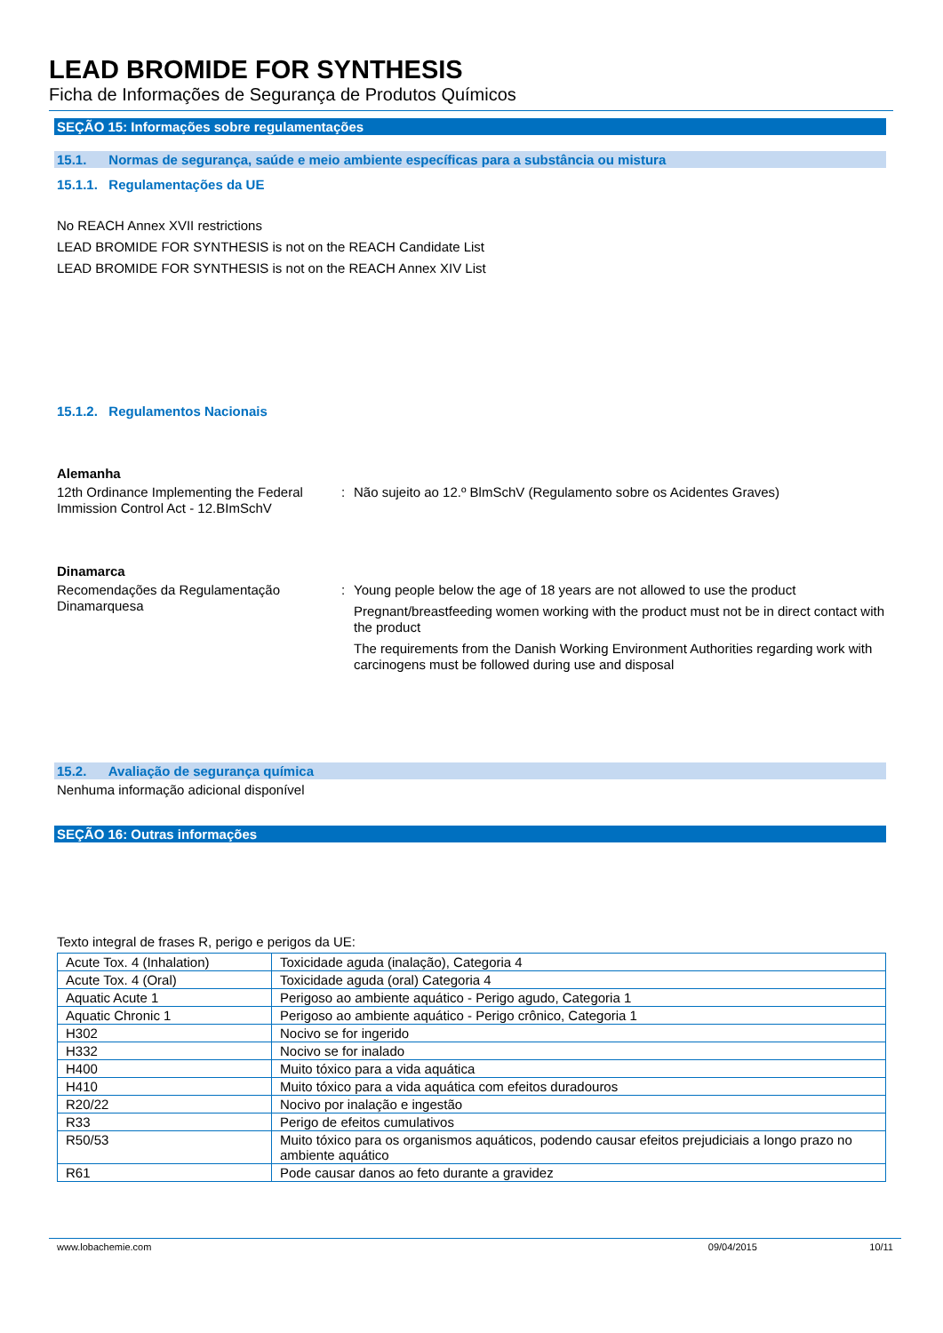LEAD BROMIDE FOR SYNTHESIS
Ficha de Informações de Segurança de Produtos Químicos
SEÇÃO 15: Informações sobre regulamentações
15.1. Normas de segurança, saúde e meio ambiente específicas para a substância ou mistura
15.1.1. Regulamentações da UE
No REACH Annex XVII restrictions
LEAD BROMIDE FOR SYNTHESIS is not on the REACH Candidate List
LEAD BROMIDE FOR SYNTHESIS is not on the REACH Annex XIV List
15.1.2. Regulamentos Nacionais
Alemanha
12th Ordinance Implementing the Federal Immission Control Act - 12.BImSchV
: Não sujeito ao 12.º BlmSchV (Regulamento sobre os Acidentes Graves)
Dinamarca
Recomendações da Regulamentação Dinamarquesa
: Young people below the age of 18 years are not allowed to use the product
Pregnant/breastfeeding women working with the product must not be in direct contact with the product
The requirements from the Danish Working Environment Authorities regarding work with carcinogens must be followed during use and disposal
15.2. Avaliação de segurança química
Nenhuma informação adicional disponível
SEÇÃO 16: Outras informações
Texto integral de frases R, perigo e perigos da UE:
| Acute Tox. 4 (Inhalation) | Toxicidade aguda (inalação), Categoria 4 |
| Acute Tox. 4 (Oral) | Toxicidade aguda (oral) Categoria 4 |
| Aquatic Acute 1 | Perigoso ao ambiente aquático - Perigo agudo, Categoria 1 |
| Aquatic Chronic 1 | Perigoso ao ambiente aquático - Perigo crônico, Categoria 1 |
| H302 | Nocivo se for ingerido |
| H332 | Nocivo se for inalado |
| H400 | Muito tóxico para a vida aquática |
| H410 | Muito tóxico para a vida aquática com efeitos duradouros |
| R20/22 | Nocivo por inalação e ingestão |
| R33 | Perigo de efeitos cumulativos |
| R50/53 | Muito tóxico para os organismos aquáticos, podendo causar efeitos prejudiciais a longo prazo no ambiente aquático |
| R61 | Pode causar danos ao feto durante a gravidez |
www.lobachemie.com 09/04/2015 10/11